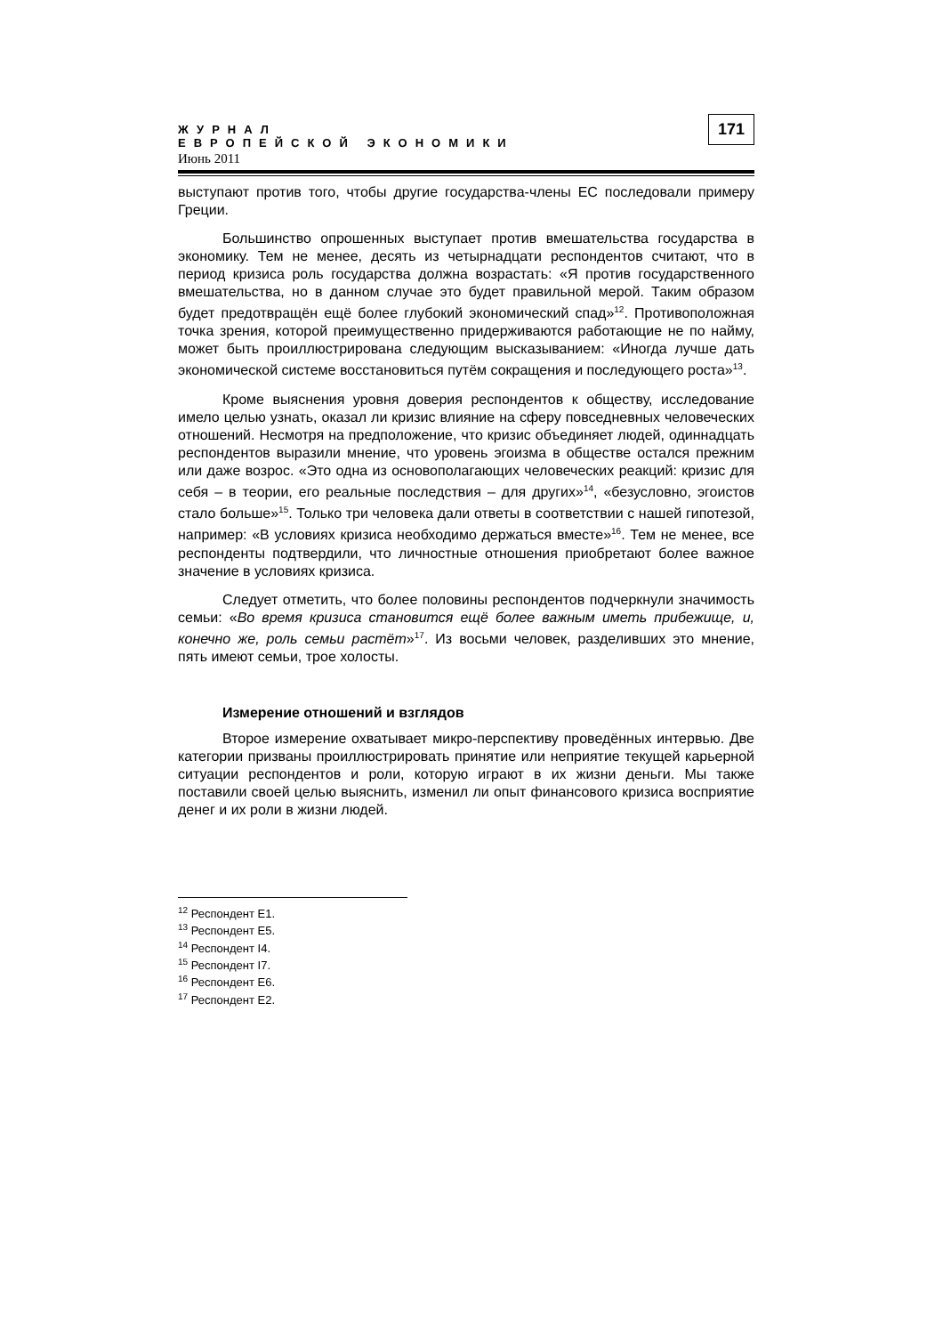ЖУРНАЛ
ЕВРОПЕЙСКОЙ ЭКОНОМИКИ
Июнь 2011
171
выступают против того, чтобы другие государства-члены ЕС последовали примеру Греции.
Большинство опрошенных выступает против вмешательства государства в экономику. Тем не менее, десять из четырнадцати респондентов считают, что в период кризиса роль государства должна возрастать: «Я против государственного вмешательства, но в данном случае это будет правильной мерой. Таким образом будет предотвращён ещё более глубокий экономический спад»<sup>12</sup>. Противоположная точка зрения, которой преимущественно придерживаются работающие не по найму, может быть проиллюстрирована следующим высказыванием: «Иногда лучше дать экономической системе восстановиться путём сокращения и последующего роста»<sup>13</sup>.
Кроме выяснения уровня доверия респондентов к обществу, исследование имело целью узнать, оказал ли кризис влияние на сферу повседневных человеческих отношений. Несмотря на предположение, что кризис объединяет людей, одиннадцать респондентов выразили мнение, что уровень эгоизма в обществе остался прежним или даже возрос. «Это одна из основополагающих человеческих реакций: кризис для себя – в теории, его реальные последствия – для других»<sup>14</sup>, «безусловно, эгоистов стало больше»<sup>15</sup>. Только три человека дали ответы в соответствии с нашей гипотезой, например: «В условиях кризиса необходимо держаться вместе»<sup>16</sup>. Тем не менее, все респонденты подтвердили, что личностные отношения приобретают более важное значение в условиях кризиса.
Следует отметить, что более половины респондентов подчеркнули значимость семьи: «Во время кризиса становится ещё более важным иметь прибежище, и, конечно же, роль семьи растёт»<sup>17</sup>. Из восьми человек, разделивших это мнение, пять имеют семьи, трое холосты.
Измерение отношений и взглядов
Второе измерение охватывает микро-перспективу проведённых интервью. Две категории призваны проиллюстрировать принятие или неприятие текущей карьерной ситуации респондентов и роли, которую играют в их жизни деньги. Мы также поставили своей целью выяснить, изменил ли опыт финансового кризиса восприятие денег и их роли в жизни людей.
<sup>12</sup> Респондент E1.
<sup>13</sup> Респондент E5.
<sup>14</sup> Респондент I4.
<sup>15</sup> Респондент I7.
<sup>16</sup> Респондент E6.
<sup>17</sup> Респондент E2.